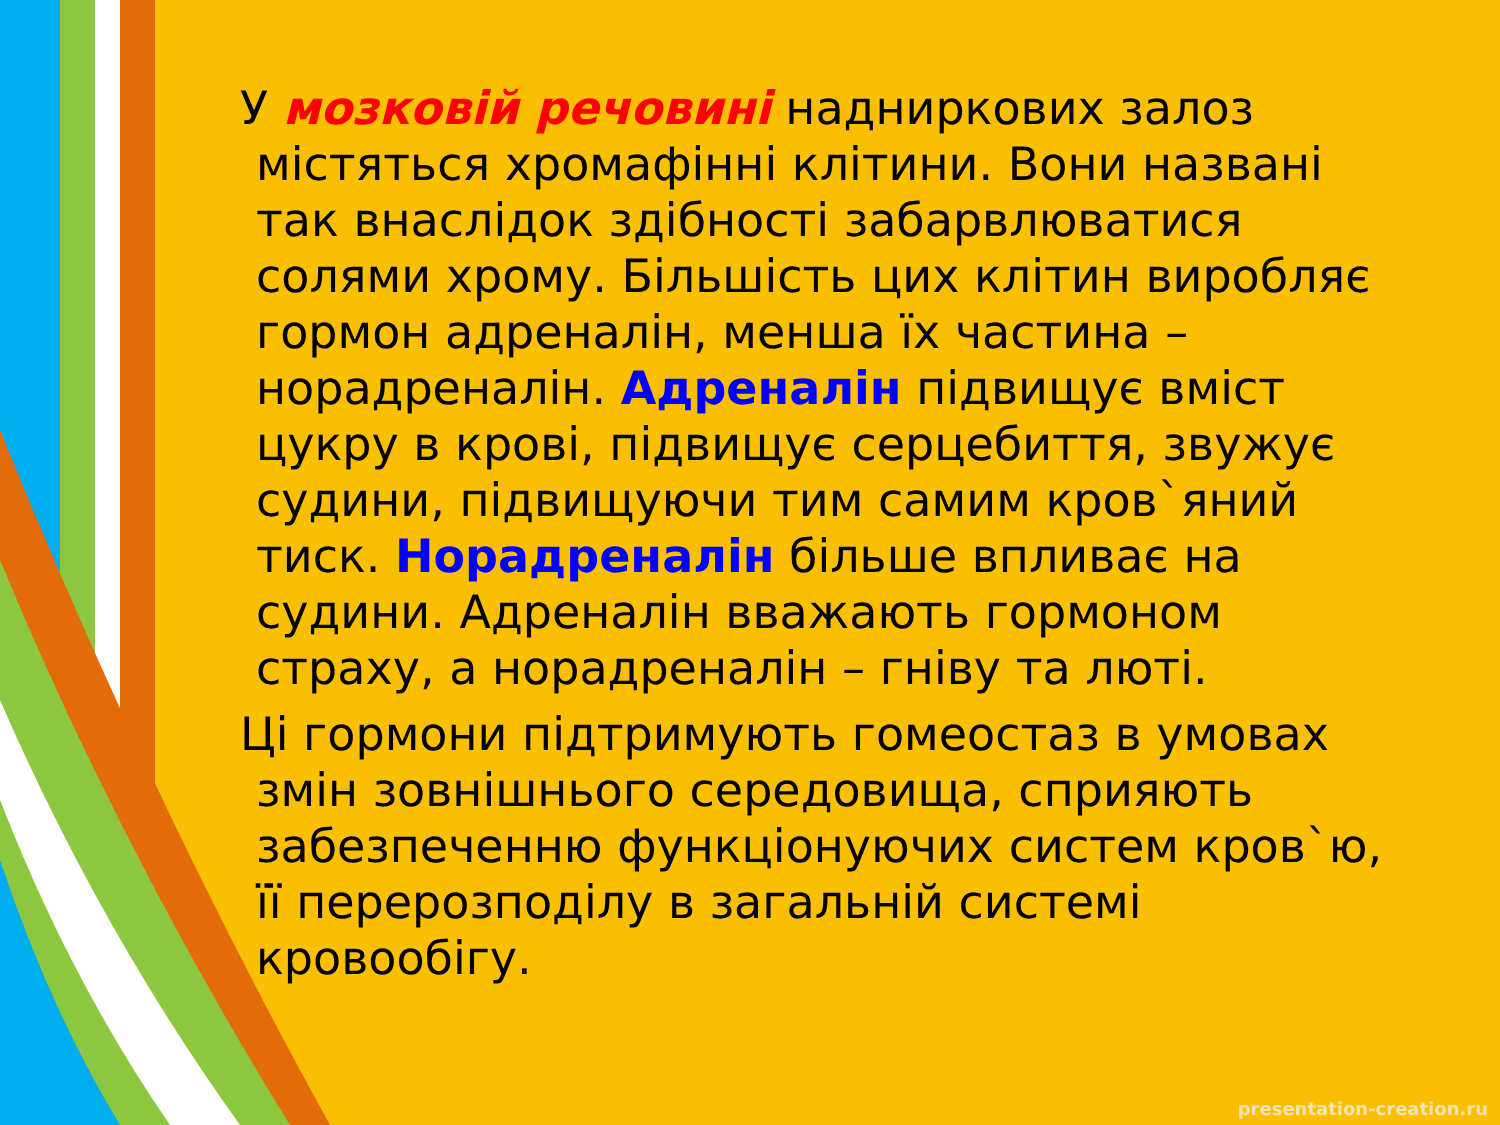У мозковій речовині надниркових залоз містяться хромафінні клітини. Вони названі так внаслідок здібності забарвлюватися солями хрому. Більшість цих клітин виробляє гормон адреналін, менша їх частина – норадреналін. Адреналін підвищує вміст цукру в крові, підвищує серцебиття, звужує судини, підвищуючи тим самим кров`яний тиск. Норадреналін більше впливає на судини. Адреналін вважають гормоном страху, а норадреналін – гніву та люті.
Ці гормони підтримують гомеостаз в умовах змін зовнішнього середовища, сприяють забезпеченню функціонуючих систем кров`ю, її перерозподілу в загальній системі кровообігу.
presentation-creation.ru